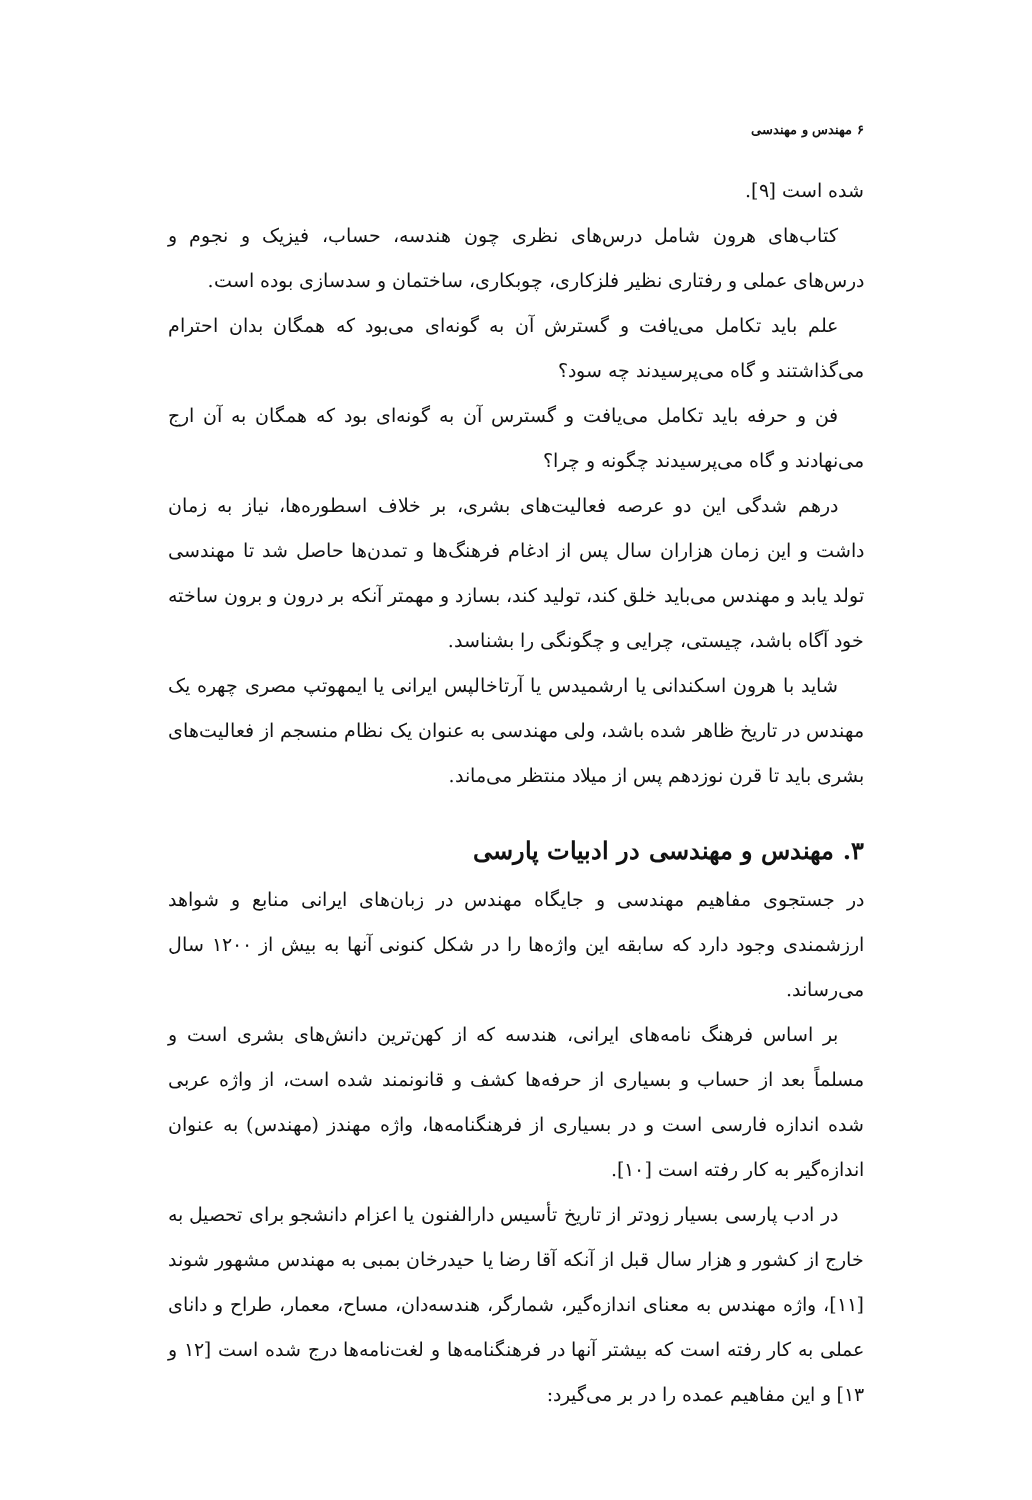۶ مهندس و مهندسی
شده است [۹].
کتاب‌های هرون شامل درس‌های نظری چون هندسه، حساب، فیزیک و نجوم و درس‌های عملی و رفتاری نظیر فلزکاری، چوبکاری، ساختمان و سدسازی بوده است.
علم باید تکامل می‌یافت و گسترش آن به گونه‌ای می‌بود که همگان بدان احترام می‌گذاشتند و گاه می‌پرسیدند چه سود؟
فن و حرفه باید تکامل می‌یافت و گسترس آن به گونه‌ای بود که همگان به آن ارج می‌نهادند و گاه می‌پرسیدند چگونه و چرا؟
درهم شدگی این دو عرصه فعالیت‌های بشری، بر خلاف اسطوره‌ها، نیاز به زمان داشت و این زمان هزاران سال پس از ادغام فرهنگ‌ها و تمدن‌ها حاصل شد تا مهندسی تولد یابد و مهندس می‌باید خلق کند، تولید کند، بسازد و مهمتر آنکه بر درون و برون ساخته خود آگاه باشد، چیستی، چرایی و چگونگی را بشناسد.
شاید با هرون اسکندانی یا ارشمیدس یا آرتاخالپس ایرانی یا ایمهوتپ مصری چهره یک مهندس در تاریخ ظاهر شده باشد، ولی مهندسی به عنوان یک نظام منسجم از فعالیت‌های بشری باید تا قرن نوزدهم پس از میلاد منتظر می‌ماند.
۳. مهندس و مهندسی در ادبیات پارسی
در جستجوی مفاهیم مهندسی و جایگاه مهندس در زبان‌های ایرانی منابع و شواهد ارزشمندی وجود دارد که سابقه این واژه‌ها را در شکل کنونی آنها به بیش از ۱۲۰۰ سال می‌رساند.
بر اساس فرهنگ نامه‌های ایرانی، هندسه که از کهن‌ترین دانش‌های بشری است و مسلماً بعد از حساب و بسیاری از حرفه‌ها کشف و قانونمند شده است، از واژه عربی شده اندازه فارسی است و در بسیاری از فرهنگنامه‌ها، واژه مهندز (مهندس) به عنوان اندازه‌گیر به کار رفته است [۱۰].
در ادب پارسی بسیار زودتر از تاریخ تأسیس دارالفنون یا اعزام دانشجو برای تحصیل به خارج از کشور و هزار سال قبل از آنکه آقا رضا یا حیدرخان بمبی به مهندس مشهور شوند [۱۱]، واژه مهندس به معنای اندازه‌گیر، شمارگر، هندسه‌دان، مساح، معمار، طراح و دانای عملی به کار رفته است که بیشتر آنها در فرهنگنامه‌ها و لغت‌نامه‌ها درج شده است [۱۲ و ۱۳] و این مفاهیم عمده را در بر می‌گیرد: